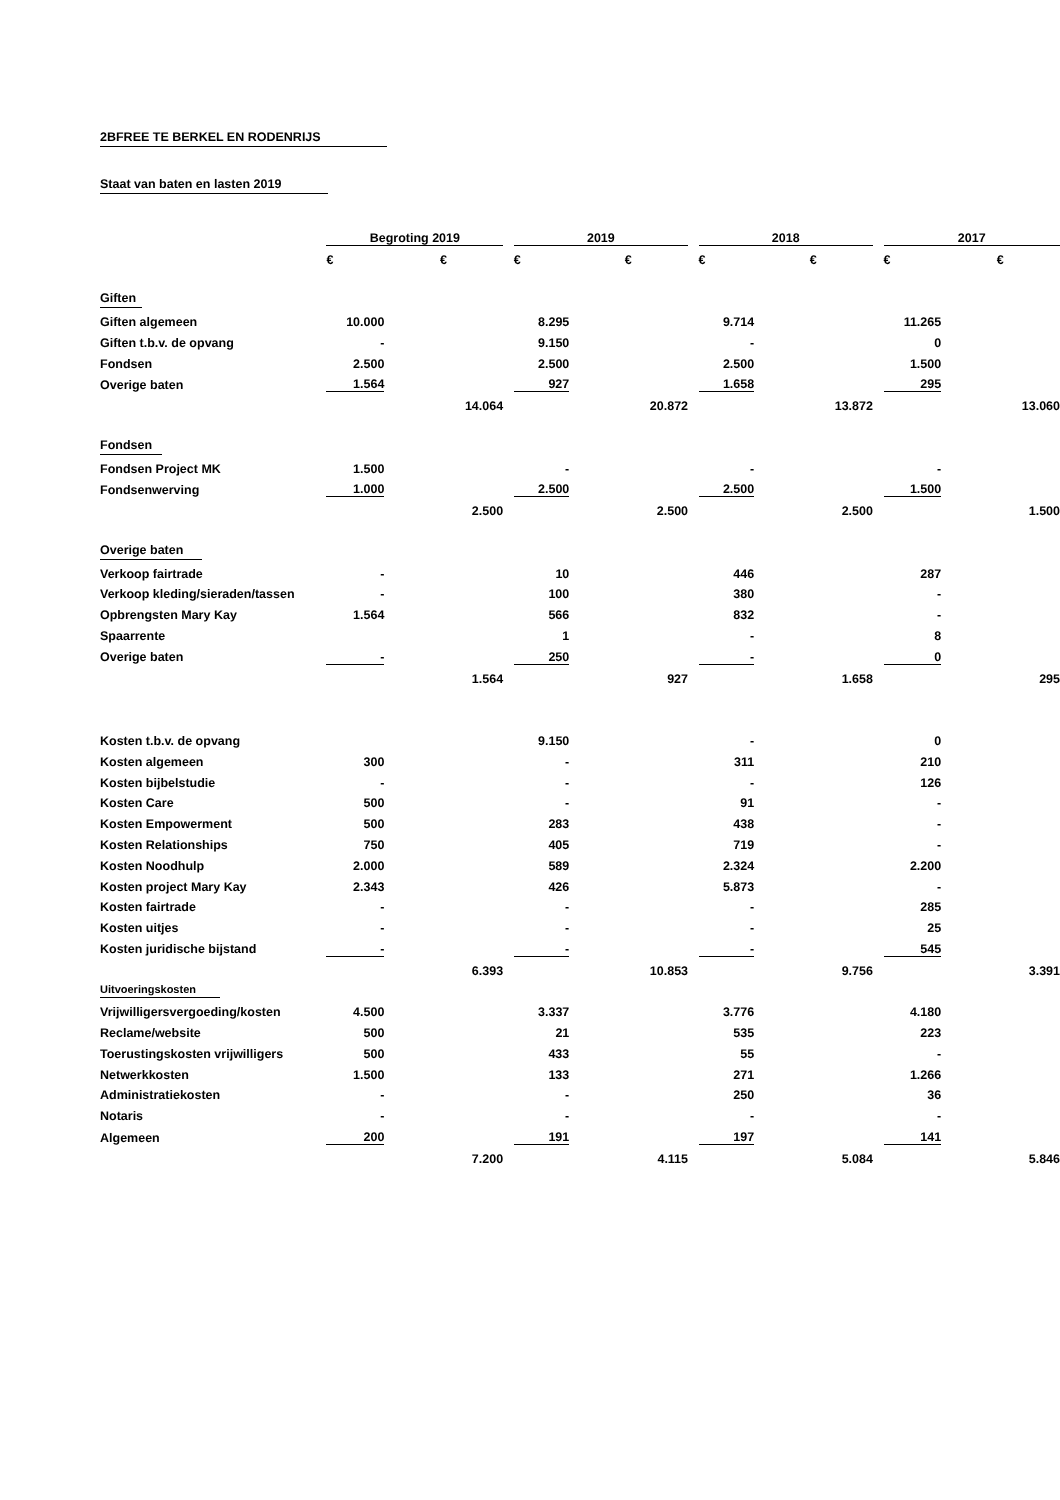2BFREE TE BERKEL EN RODENRIJS Staat van baten en lasten 2019
| | Begroting 2019 | | | | 2019 | | | | 2018 | | | | 2017 | | |
| | € | | € | | € | | € | | € | | € | | € | | € |
| Giften | | | | | | | | | | | | | | | |
| Giften algemeen | 10.000 | | | | 8.295 | | | | 9.714 | | | | 11.265 | | |
| Giften t.b.v. de opvang | - | | | | 9.150 | | | | - | | | | 0 | | |
| Fondsen | 2.500 | | | | 2.500 | | | | 2.500 | | | | 1.500 | | |
| Overige baten | 1.564 | | | | 927 | | | | 1.658 | | | | 295 | | |
| | | | 14.064 | | | | 20.872 | | | | 13.872 | | | | 13.060 |
| Fondsen | | | | | | | | | | | | | | | |
| Fondsen Project MK | 1.500 | | | | - | | | | - | | | | - | | |
| Fondsenwerving | 1.000 | | | | 2.500 | | | | 2.500 | | | | 1.500 | | |
| | | | 2.500 | | | | 2.500 | | | | 2.500 | | | | 1.500 |
| Overige baten | | | | | | | | | | | | | | | |
| Verkoop fairtrade | - | | | | 10 | | | | 446 | | | | 287 | | |
| Verkoop kleding/sieraden/tassen | - | | | | 100 | | | | 380 | | | | - | | |
| Opbrengsten Mary Kay | 1.564 | | | | 566 | | | | 832 | | | | - | | |
| Spaarrente | | | | | 1 | | | | - | | | | 8 | | |
| Overige baten | - | | | | 250 | | | | - | | | | 0 | | |
| | | | 1.564 | | | | 927 | | | | 1.658 | | | | 295 |
| Kosten t.b.v. de opvang | | | | | 9.150 | | | | - | | | | 0 | | |
| Kosten algemeen | 300 | | | | - | | | | 311 | | | | 210 | | |
| Kosten bijbelstudie | - | | | | - | | | | - | | | | 126 | | |
| Kosten Care | 500 | | | | - | | | | 91 | | | | - | | |
| Kosten Empowerment | 500 | | | | 283 | | | | 438 | | | | - | | |
| Kosten Relationships | 750 | | | | 405 | | | | 719 | | | | - | | |
| Kosten Noodhulp | 2.000 | | | | 589 | | | | 2.324 | | | | 2.200 | | |
| Kosten project Mary Kay | 2.343 | | | | 426 | | | | 5.873 | | | | - | | |
| Kosten fairtrade | - | | | | - | | | | - | | | | 285 | | |
| Kosten uitjes | - | | | | - | | | | - | | | | 25 | | |
| Kosten juridische bijstand | - | | | | - | | | | - | | | | 545 | | |
| | | | 6.393 | | | | 10.853 | | | | 9.756 | | | | 3.391 |
| Uitvoeringskosten | | | | | | | | | | | | | | | |
| Vrijwilligersvergoeding/kosten | 4.500 | | | | 3.337 | | | | 3.776 | | | | 4.180 | | |
| Reclame/website | 500 | | | | 21 | | | | 535 | | | | 223 | | |
| Toerustingskosten vrijwilligers | 500 | | | | 433 | | | | 55 | | | | - | | |
| Netwerkkosten | 1.500 | | | | 133 | | | | 271 | | | | 1.266 | | |
| Administratiekosten | - | | | | - | | | | 250 | | | | 36 | | |
| Notaris | - | | | | - | | | | - | | | | - | | |
| Algemeen | 200 | | | | 191 | | | | 197 | | | | 141 | | |
| | | | 7.200 | | | | 4.115 | | | | 5.084 | | | | 5.846 |